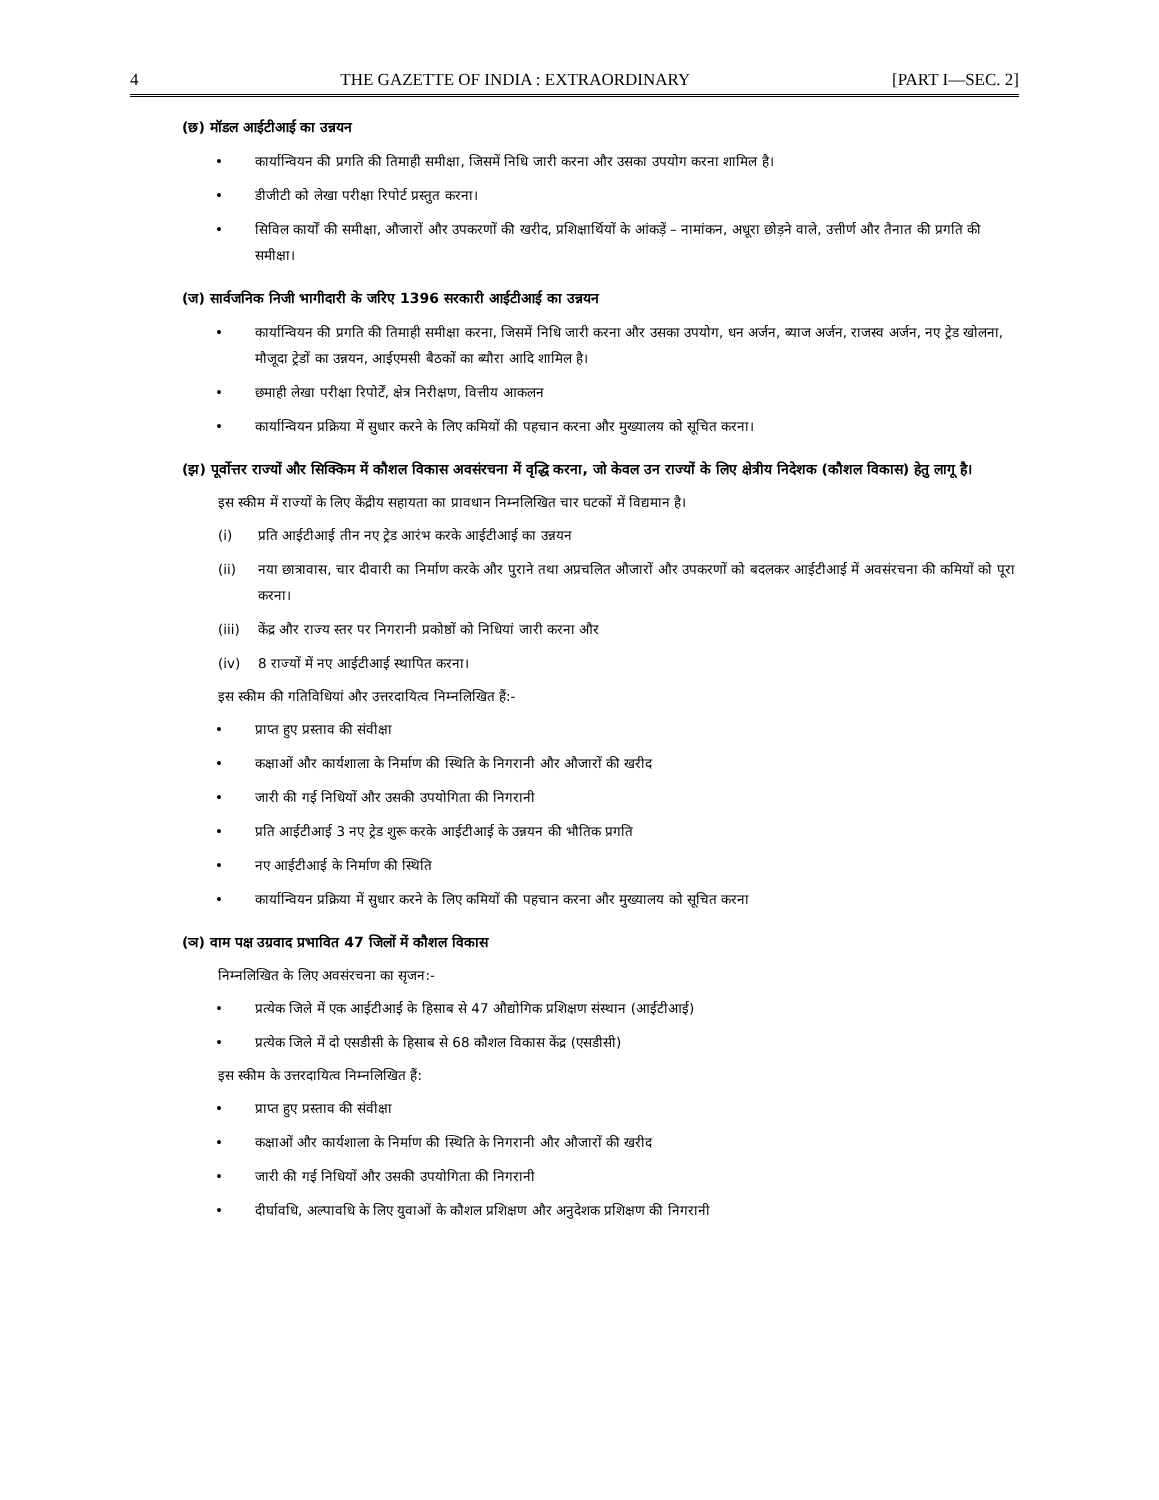4 THE GAZETTE OF INDIA : EXTRAORDINARY [PART I—SEC. 2]
(छ) मॉडल आईटीआई का उन्नयन
• कार्यान्वियन की प्रगति की तिमाही समीक्षा, जिसमें निधि जारी करना और उसका उपयोग करना शामिल है।
• डीजीटी को लेखा परीक्षा रिपोर्ट प्रस्तुत करना।
• सिविल कार्यों की समीक्षा, औजारों और उपकरणों की खरीद, प्रशिक्षार्थियों के आंकड़ें – नामांकन, अधूरा छोड़ने वाले, उत्तीर्ण और तैनात की प्रगति की समीक्षा।
(ज) सार्वजनिक निजी भागीदारी के जरिए 1396 सरकारी आईटीआई का उन्नयन
• कार्यान्वियन की प्रगति की तिमाही समीक्षा करना, जिसमें निधि जारी करना और उसका उपयोग, धन अर्जन, ब्याज अर्जन, राजस्व अर्जन, नए ट्रेड खोलना, मौजूदा ट्रेडों का उन्नयन, आईएमसी बैठकों का ब्यौरा आदि शामिल है।
• छमाही लेखा परीक्षा रिपोर्टें, क्षेत्र निरीक्षण, वित्तीय आकलन
• कार्यान्वियन प्रक्रिया में सुधार करने के लिए कमियों की पहचान करना और मुख्यालय को सूचित करना।
(झ) पूर्वोत्तर राज्यों और सिक्किम में कौशल विकास अवसंरचना में वृद्धि करना, जो केवल उन राज्यों के लिए क्षेत्रीय निदेशक (कौशल विकास) हेतु लागू है।
इस स्कीम में राज्यों के लिए केंद्रीय सहायता का प्रावधान निम्नलिखित चार घटकों में विद्यमान है।
(i) प्रति आईटीआई तीन नए ट्रेड आरंभ करके आईटीआई का उन्नयन
(ii) नया छात्रावास, चार दीवारी का निर्माण करके और पुराने तथा अप्रचलित औजारों और उपकरणों को बदलकर आईटीआई में अवसंरचना की कमियों को पूरा करना।
(iii) केंद्र और राज्य स्तर पर निगरानी प्रकोष्ठों को निधियां जारी करना और
(iv) 8 राज्यों में नए आईटीआई स्थापित करना।
इस स्कीम की गतिविधियां और उत्तरदायित्व निम्नलिखित हैं:-
• प्राप्त हुए प्रस्ताव की संवीक्षा
• कक्षाओं और कार्यशाला के निर्माण की स्थिति के निगरानी और औजारों की खरीद
• जारी की गई निधियों और उसकी उपयोगिता की निगरानी
• प्रति आईटीआई 3 नए ट्रेड शुरू करके आईटीआई के उन्नयन की भौतिक प्रगति
• नए आईटीआई के निर्माण की स्थिति
• कार्यान्वियन प्रक्रिया में सुधार करने के लिए कमियों की पहचान करना और मुख्यालय को सूचित करना
(ञ) वाम पक्ष उग्रवाद प्रभावित 47 जिलों में कौशल विकास
निम्नलिखित के लिए अवसंरचना का सृजन:-
• प्रत्येक जिले में एक आईटीआई के हिसाब से 47 औद्योगिक प्रशिक्षण संस्थान (आईटीआई)
• प्रत्येक जिले में दो एसडीसी के हिसाब से 68 कौशल विकास केंद्र (एसडीसी)
इस स्कीम के उत्तरदायित्व निम्नलिखित हैं:
• प्राप्त हुए प्रस्ताव की संवीक्षा
• कक्षाओं और कार्यशाला के निर्माण की स्थिति के निगरानी और औजारों की खरीद
• जारी की गई निधियों और उसकी उपयोगिता की निगरानी
• दीर्घावधि, अल्पावधि के लिए युवाओं के कौशल प्रशिक्षण और अनुदेशक प्रशिक्षण की निगरानी